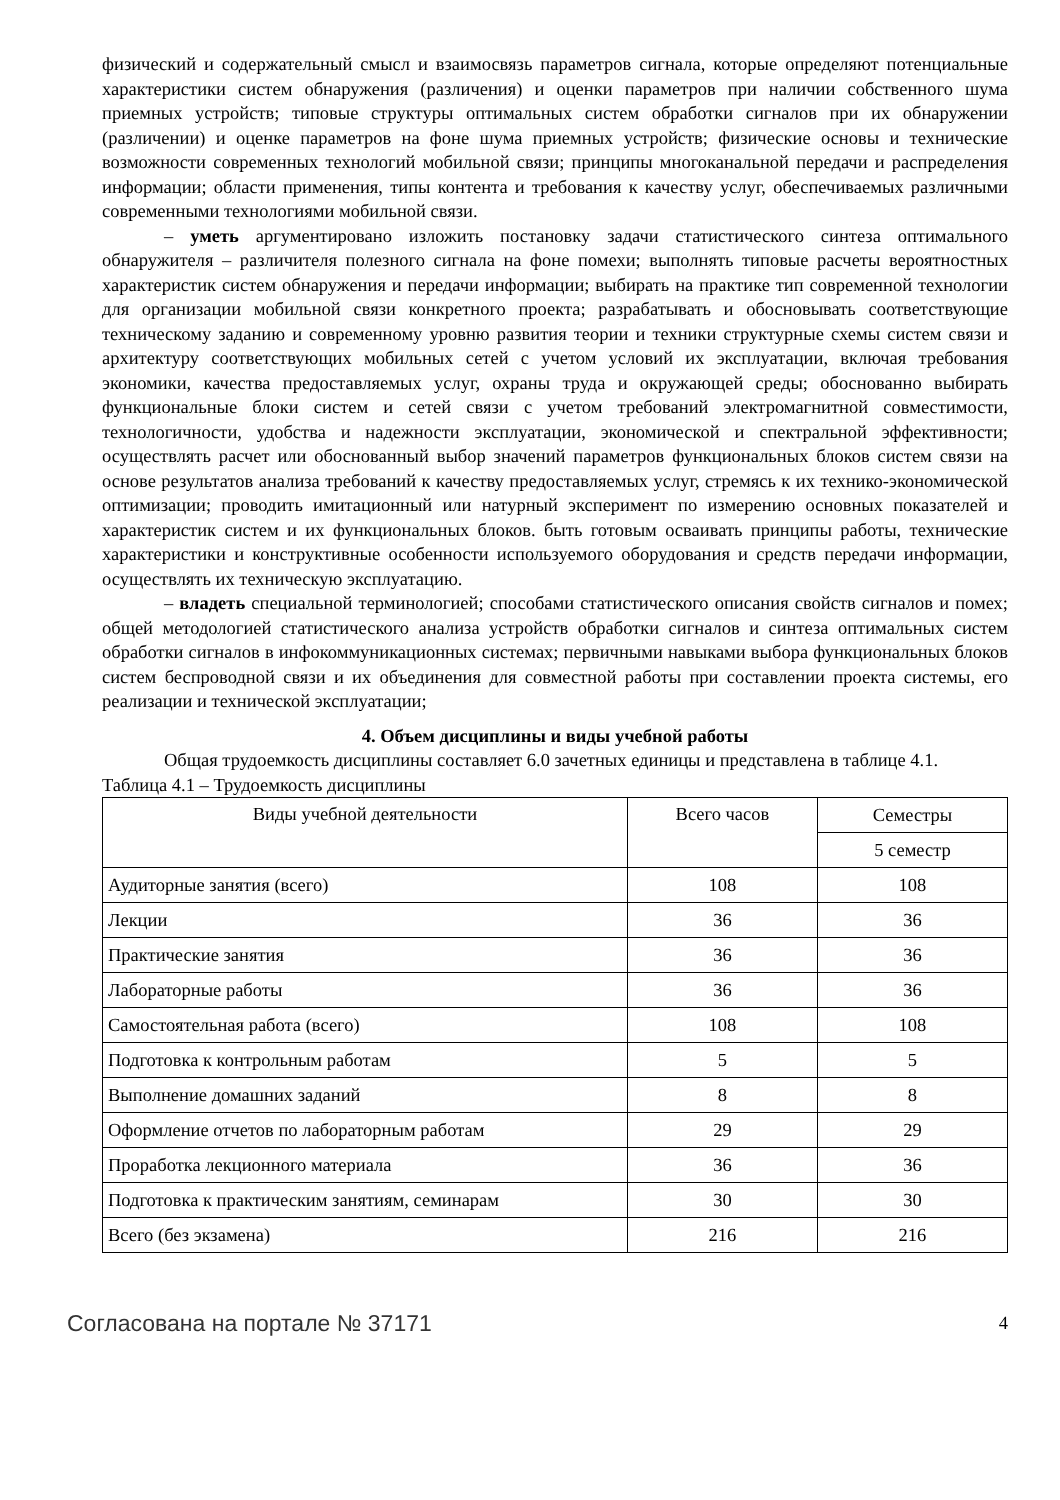физический и содержательный смысл и взаимосвязь параметров сигнала, которые определяют потенциальные характеристики систем обнаружения (различения) и оценки параметров при наличии собственного шума приемных устройств; типовые структуры оптимальных систем обработки сигналов при их обнаружении (различении) и оценке параметров на фоне шума приемных устройств; физические основы и технические возможности современных технологий мобильной связи; принципы многоканальной передачи и распределения информации; области применения, типы контента и требования к качеству услуг, обеспечиваемых различными современными технологиями мобильной связи.
– уметь аргументировано изложить постановку задачи статистического синтеза оптимального обнаружителя – различителя полезного сигнала на фоне помехи; выполнять типовые расчеты вероятностных характеристик систем обнаружения и передачи информации; выбирать на практике тип современной технологии для организации мобильной связи конкретного проекта; разрабатывать и обосновывать соответствующие техническому заданию и современному уровню развития теории и техники структурные схемы систем связи и архитектуру соответствующих мобильных сетей с учетом условий их эксплуатации, включая требования экономики, качества предоставляемых услуг, охраны труда и окружающей среды; обоснованно выбирать функциональные блоки систем и сетей связи с учетом требований электромагнитной совместимости, технологичности, удобства и надежности эксплуатации, экономической и спектральной эффективности; осуществлять расчет или обоснованный выбор значений параметров функциональных блоков систем связи на основе результатов анализа требований к качеству предоставляемых услуг, стремясь к их технико-экономической оптимизации; проводить имитационный или натурный эксперимент по измерению основных показателей и характеристик систем и их функциональных блоков. быть готовым осваивать принципы работы, технические характеристики и конструктивные особенности используемого оборудования и средств передачи информации, осуществлять их техническую эксплуатацию.
– владеть специальной терминологией; способами статистического описания свойств сигналов и помех; общей методологией статистического анализа устройств обработки сигналов и синтеза оптимальных систем обработки сигналов в инфокоммуникационных системах; первичными навыками выбора функциональных блоков систем беспроводной связи и их объединения для совместной работы при составлении проекта системы, его реализации и технической эксплуатации;
4. Объем дисциплины и виды учебной работы
Общая трудоемкость дисциплины составляет 6.0 зачетных единицы и представлена в таблице 4.1.
Таблица 4.1 – Трудоемкость дисциплины
| Виды учебной деятельности | Всего часов | Семестры |
| --- | --- | --- |
| | | 5 семестр |
| Аудиторные занятия (всего) | 108 | 108 |
| Лекции | 36 | 36 |
| Практические занятия | 36 | 36 |
| Лабораторные работы | 36 | 36 |
| Самостоятельная работа (всего) | 108 | 108 |
| Подготовка к контрольным работам | 5 | 5 |
| Выполнение домашних заданий | 8 | 8 |
| Оформление отчетов по лабораторным работам | 29 | 29 |
| Проработка лекционного материала | 36 | 36 |
| Подготовка к практическим занятиям, семинарам | 30 | 30 |
| Всего (без экзамена) | 216 | 216 |
Согласована на портале № 37171 4